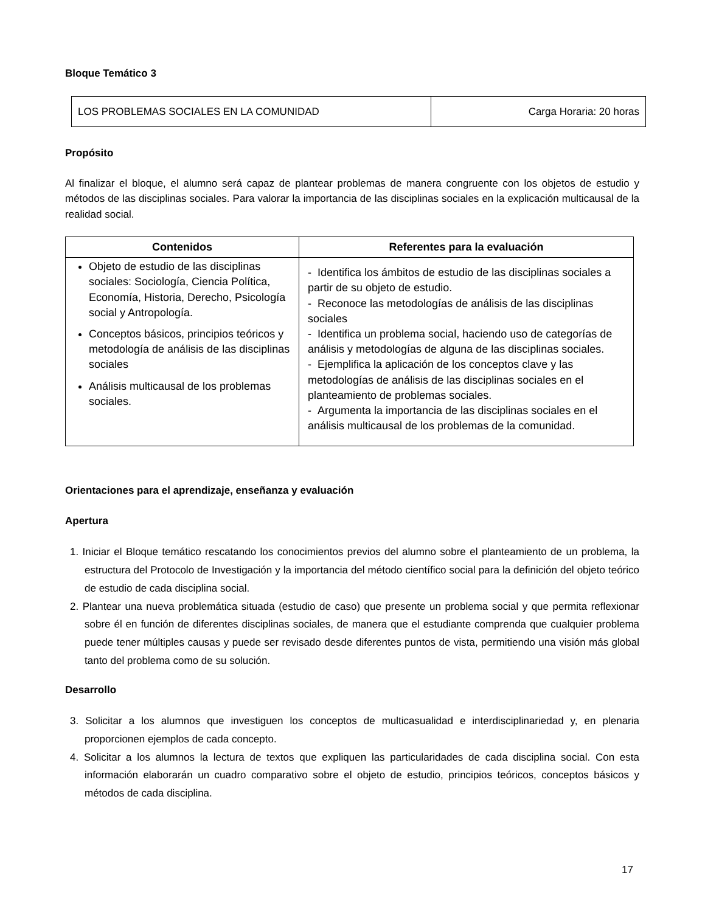Bloque Temático 3
| LOS PROBLEMAS SOCIALES EN LA COMUNIDAD | Carga Horaria: 20 horas |
Propósito
Al finalizar el bloque, el alumno será capaz de plantear problemas de manera congruente con los objetos de estudio y métodos de las disciplinas sociales. Para valorar la importancia de las disciplinas sociales en la explicación multicausal de la realidad social.
| Contenidos | Referentes para la evaluación |
| --- | --- |
| Objeto de estudio de las disciplinas sociales: Sociología, Ciencia Política, Economía, Historia, Derecho, Psicología social y Antropología. Conceptos básicos, principios teóricos y metodología de análisis de las disciplinas sociales Análisis multicausal de los problemas sociales. | - Identifica los ámbitos de estudio de las disciplinas sociales a partir de su objeto de estudio. - Reconoce las metodologías de análisis de las disciplinas sociales - Identifica un problema social, haciendo uso de categorías de análisis y metodologías de alguna de las disciplinas sociales. - Ejemplifica la aplicación de los conceptos clave y las metodologías de análisis de las disciplinas sociales en el planteamiento de problemas sociales. - Argumenta la importancia de las disciplinas sociales en el análisis multicausal de los problemas de la comunidad. |
Orientaciones para el aprendizaje, enseñanza y evaluación
Apertura
1. Iniciar el Bloque temático rescatando los conocimientos previos del alumno sobre el planteamiento de un problema, la estructura del Protocolo de Investigación y la importancia del método científico social para la definición del objeto teórico de estudio de cada disciplina social.
2. Plantear una nueva problemática situada (estudio de caso) que presente un problema social y que permita reflexionar sobre él en función de diferentes disciplinas sociales, de manera que el estudiante comprenda que cualquier problema puede tener múltiples causas y puede ser revisado desde diferentes puntos de vista, permitiendo una visión más global tanto del problema como de su solución.
Desarrollo
3. Solicitar a los alumnos que investiguen los conceptos de multicasualidad e interdisciplinariedad y, en plenaria proporcionen ejemplos de cada concepto.
4. Solicitar a los alumnos la lectura de textos que expliquen las particularidades de cada disciplina social. Con esta información elaborarán un cuadro comparativo sobre el objeto de estudio, principios teóricos, conceptos básicos y métodos de cada disciplina.
17